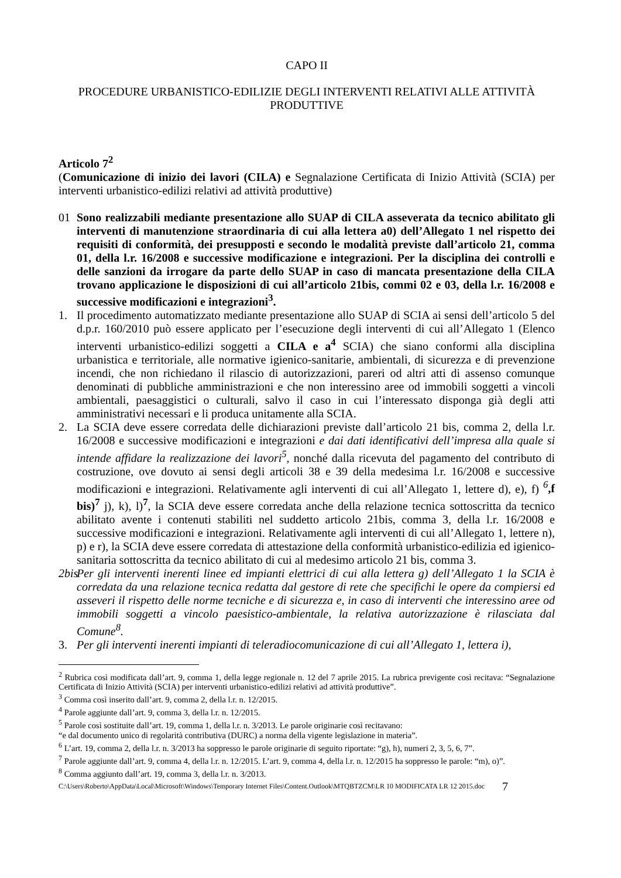CAPO II
PROCEDURE URBANISTICO-EDILIZIE DEGLI INTERVENTI RELATIVI ALLE ATTIVITÀ PRODUTTIVE
Articolo 7<sup>2</sup>
(Comunicazione di inizio dei lavori (CILA) e Segnalazione Certificata di Inizio Attività (SCIA) per interventi urbanistico-edilizi relativi ad attività produttive)
01 Sono realizzabili mediante presentazione allo SUAP di CILA asseverata da tecnico abilitato gli interventi di manutenzione straordinaria di cui alla lettera a0) dell’Allegato 1 nel rispetto dei requisiti di conformità, dei presupposti e secondo le modalità previste dall’articolo 21, comma 01, della l.r. 16/2008 e successive modificazione e integrazioni. Per la disciplina dei controlli e delle sanzioni da irrogare da parte dello SUAP in caso di mancata presentazione della CILA trovano applicazione le disposizioni di cui all’articolo 21bis, commi 02 e 03, della l.r. 16/2008 e successive modificazioni e integrazioni<sup>3</sup>.
1. Il procedimento automatizzato mediante presentazione allo SUAP di SCIA ai sensi dell’articolo 5 del d.p.r. 160/2010 può essere applicato per l’esecuzione degli interventi di cui all’Allegato 1 (Elenco interventi urbanistico-edilizi soggetti a CILA e a<sup>4</sup> SCIA) che siano conformi alla disciplina urbanistica e territoriale, alle normative igienico-sanitarie, ambientali, di sicurezza e di prevenzione incendi, che non richiedano il rilascio di autorizzazioni, pareri od altri atti di assenso comunque denominati di pubbliche amministrazioni e che non interessino aree od immobili soggetti a vincoli ambientali, paesaggistici o culturali, salvo il caso in cui l’interessato disponga già degli atti amministrativi necessari e li produca unitamente alla SCIA.
2. La SCIA deve essere corredata delle dichiarazioni previste dall’articolo 21 bis, comma 2, della l.r. 16/2008 e successive modificazioni e integrazioni e dai dati identificativi dell’impresa alla quale si intende affidare la realizzazione dei lavori<sup>5</sup>, nonché dalla ricevuta del pagamento del contributo di costruzione, ove dovuto ai sensi degli articoli 38 e 39 della medesima l.r. 16/2008 e successive modificazioni e integrazioni. Relativamente agli interventi di cui all’Allegato 1, lettere d), e), f) <sup>6</sup>,f bis)<sup>7</sup> j), k), l)<sup>7</sup>, la SCIA deve essere corredata anche della relazione tecnica sottoscritta da tecnico abilitato avente i contenuti stabiliti nel suddetto articolo 21bis, comma 3, della l.r. 16/2008 e successive modificazioni e integrazioni. Relativamente agli interventi di cui all’Allegato 1, lettere n), p) e r), la SCIA deve essere corredata di attestazione della conformità urbanistico-edilizia ed igienico-sanitaria sottoscritta da tecnico abilitato di cui al medesimo articolo 21 bis, comma 3.
2bis Per gli interventi inerenti linee ed impianti elettrici di cui alla lettera g) dell’Allegato 1 la SCIA è corredata da una relazione tecnica redatta dal gestore di rete che specifichi le opere da compiersi ed asseveri il rispetto delle norme tecniche e di sicurezza e, in caso di interventi che interessino aree od immobili soggetti a vincolo paesistico-ambientale, la relativa autorizzazione è rilasciata dal Comune<sup>8</sup>.
3. Per gli interventi inerenti impianti di teleradiocomunicazione di cui all’Allegato 1, lettera i),
<sup>2</sup> Rubrica così modificata dall’art. 9, comma 1, della legge regionale n. 12 del 7 aprile 2015. La rubrica previgente così recitava: “Segnalazione Certificata di Inizio Attività (SCIA) per interventi urbanistico-edilizi relativi ad attività produttive”.
<sup>3</sup> Comma così inserito dall’art. 9, comma 2, della l.r. n. 12/2015.
<sup>4</sup> Parole aggiunte dall’art. 9, comma 3, della l.r. n. 12/2015.
<sup>5</sup> Parole così sostituite dall’art. 19, comma 1, della l.r. n. 3/2013. Le parole originarie così recitavano:
“e dal documento unico di regolarità contributiva (DURC) a norma della vigente legislazione in materia”.
<sup>6</sup> L’art. 19, comma 2, della l.r. n. 3/2013 ha soppresso le parole originarie di seguito riportate: “g), h), numeri 2, 3, 5, 6, 7”.
<sup>7</sup> Parole aggiunte dall’art. 9, comma 4, della l.r. n. 12/2015. L’art. 9, comma 4, della l.r. n. 12/2015 ha soppresso le parole: “m), o)”.
<sup>8</sup> Comma aggiunto dall’art. 19, comma 3, della l.r. n. 3/2013.
C:\Users\Roberto\AppData\Local\Microsoft\Windows\Temporary Internet Files\Content.Outlook\MTQBTZCM\LR 10 MODIFICATA LR 12 2015.doc 7